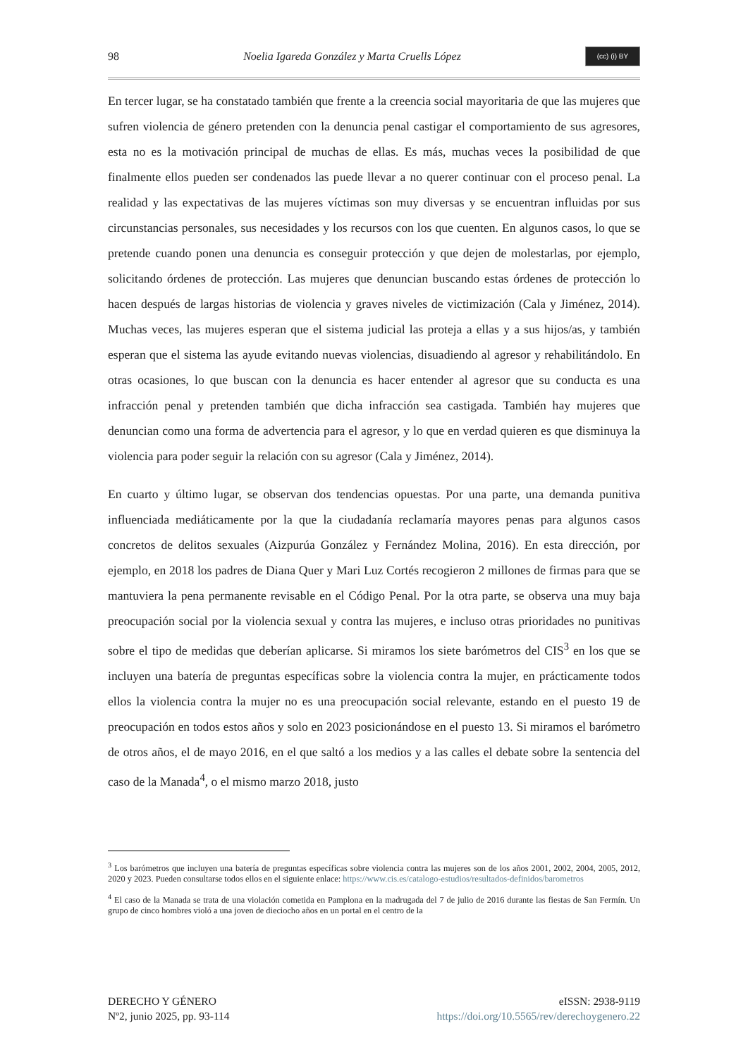98 Noelia Igareda González y Marta Cruells López (cc) (i) BY
En tercer lugar, se ha constatado también que frente a la creencia social mayoritaria de que las mujeres que sufren violencia de género pretenden con la denuncia penal castigar el comportamiento de sus agresores, esta no es la motivación principal de muchas de ellas. Es más, muchas veces la posibilidad de que finalmente ellos pueden ser condenados las puede llevar a no querer continuar con el proceso penal. La realidad y las expectativas de las mujeres víctimas son muy diversas y se encuentran influidas por sus circunstancias personales, sus necesidades y los recursos con los que cuenten. En algunos casos, lo que se pretende cuando ponen una denuncia es conseguir protección y que dejen de molestarlas, por ejemplo, solicitando órdenes de protección. Las mujeres que denuncian buscando estas órdenes de protección lo hacen después de largas historias de violencia y graves niveles de victimización (Cala y Jiménez, 2014). Muchas veces, las mujeres esperan que el sistema judicial las proteja a ellas y a sus hijos/as, y también esperan que el sistema las ayude evitando nuevas violencias, disuadiendo al agresor y rehabilitándolo. En otras ocasiones, lo que buscan con la denuncia es hacer entender al agresor que su conducta es una infracción penal y pretenden también que dicha infracción sea castigada. También hay mujeres que denuncian como una forma de advertencia para el agresor, y lo que en verdad quieren es que disminuya la violencia para poder seguir la relación con su agresor (Cala y Jiménez, 2014).
En cuarto y último lugar, se observan dos tendencias opuestas. Por una parte, una demanda punitiva influenciada mediáticamente por la que la ciudadanía reclamaría mayores penas para algunos casos concretos de delitos sexuales (Aizpurúa González y Fernández Molina, 2016). En esta dirección, por ejemplo, en 2018 los padres de Diana Quer y Mari Luz Cortés recogieron 2 millones de firmas para que se mantuviera la pena permanente revisable en el Código Penal. Por la otra parte, se observa una muy baja preocupación social por la violencia sexual y contra las mujeres, e incluso otras prioridades no punitivas sobre el tipo de medidas que deberían aplicarse. Si miramos los siete barómetros del CIS<sup>3</sup> en los que se incluyen una batería de preguntas específicas sobre la violencia contra la mujer, en prácticamente todos ellos la violencia contra la mujer no es una preocupación social relevante, estando en el puesto 19 de preocupación en todos estos años y solo en 2023 posicionándose en el puesto 13. Si miramos el barómetro de otros años, el de mayo 2016, en el que saltó a los medios y a las calles el debate sobre la sentencia del caso de la Manada<sup>4</sup>, o el mismo marzo 2018, justo
<sup>3</sup> Los barómetros que incluyen una batería de preguntas específicas sobre violencia contra las mujeres son de los años 2001, 2002, 2004, 2005, 2012, 2020 y 2023. Pueden consultarse todos ellos en el siguiente enlace: https://www.cis.es/catalogo-estudios/resultados-definidos/barometros
<sup>4</sup> El caso de la Manada se trata de una violación cometida en Pamplona en la madrugada del 7 de julio de 2016 durante las fiestas de San Fermín. Un grupo de cinco hombres violó a una joven de dieciocho años en un portal en el centro de la
DERECHO Y GÉNERO
Nº2, junio 2025, pp. 93-114
eISSN: 2938-9119
https://doi.org/10.5565/rev/derechoygenero.22